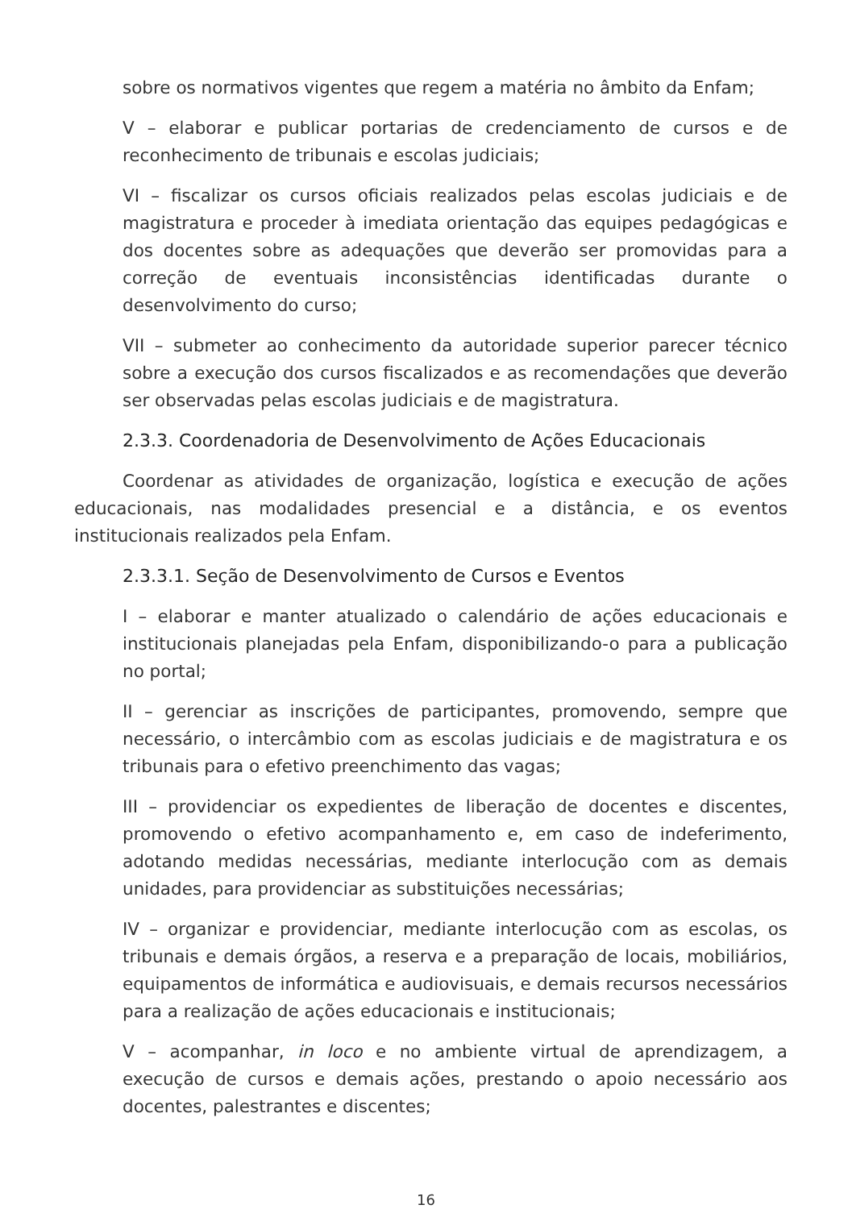sobre os normativos vigentes que regem a matéria no âmbito da Enfam;
V – elaborar e publicar portarias de credenciamento de cursos e de reconhecimento de tribunais e escolas judiciais;
VI – fiscalizar os cursos oficiais realizados pelas escolas judiciais e de magistratura e proceder à imediata orientação das equipes pedagógicas e dos docentes sobre as adequações que deverão ser promovidas para a correção de eventuais inconsistências identificadas durante o desenvolvimento do curso;
VII – submeter ao conhecimento da autoridade superior parecer técnico sobre a execução dos cursos fiscalizados e as recomendações que deverão ser observadas pelas escolas judiciais e de magistratura.
2.3.3. Coordenadoria de Desenvolvimento de Ações Educacionais
Coordenar as atividades de organização, logística e execução de ações educacionais, nas modalidades presencial e a distância, e os eventos institucionais realizados pela Enfam.
2.3.3.1. Seção de Desenvolvimento de Cursos e Eventos
I – elaborar e manter atualizado o calendário de ações educacionais e institucionais planejadas pela Enfam, disponibilizando-o para a publicação no portal;
II – gerenciar as inscrições de participantes, promovendo, sempre que necessário, o intercâmbio com as escolas judiciais e de magistratura e os tribunais para o efetivo preenchimento das vagas;
III – providenciar os expedientes de liberação de docentes e discentes, promovendo o efetivo acompanhamento e, em caso de indeferimento, adotando medidas necessárias, mediante interlocução com as demais unidades, para providenciar as substituições necessárias;
IV – organizar e providenciar, mediante interlocução com as escolas, os tribunais e demais órgãos, a reserva e a preparação de locais, mobiliários, equipamentos de informática e audiovisuais, e demais recursos necessários para a realização de ações educacionais e institucionais;
V – acompanhar, in loco e no ambiente virtual de aprendizagem, a execução de cursos e demais ações, prestando o apoio necessário aos docentes, palestrantes e discentes;
16